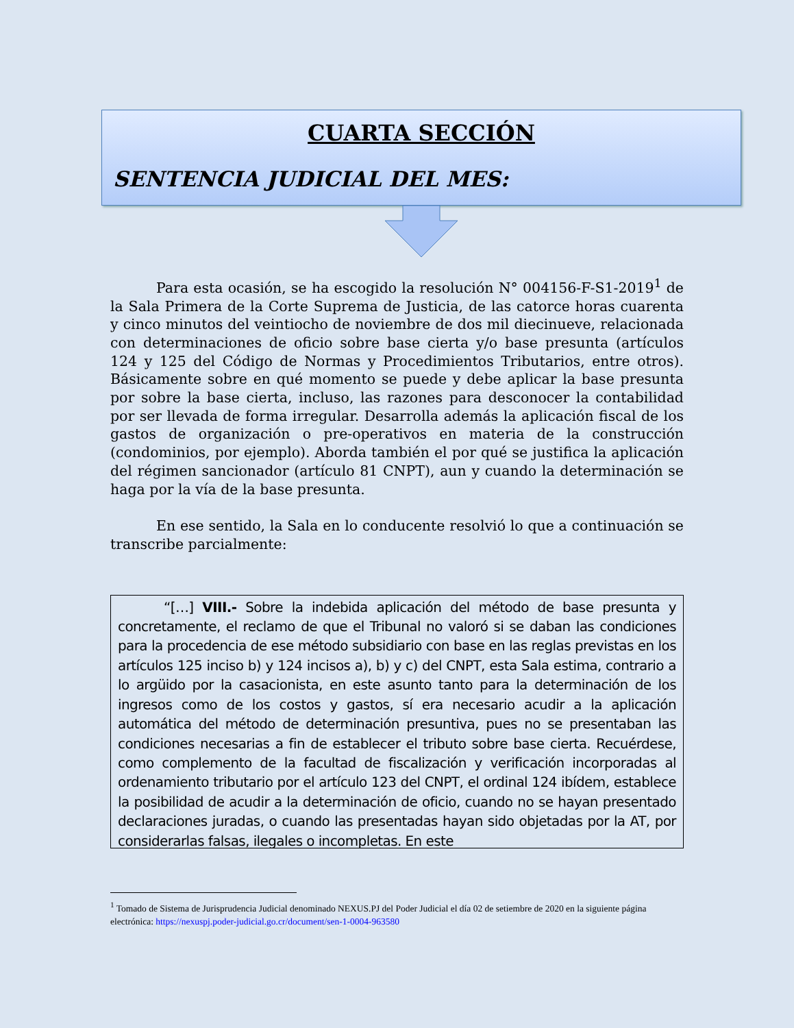CUARTA SECCIÓN
SENTENCIA JUDICIAL DEL MES:
Para esta ocasión, se ha escogido la resolución N° 004156-F-S1-2019<sup>1</sup> de la Sala Primera de la Corte Suprema de Justicia, de las catorce horas cuarenta y cinco minutos del veintiocho de noviembre de dos mil diecinueve, relacionada con determinaciones de oficio sobre base cierta y/o base presunta (artículos 124 y 125 del Código de Normas y Procedimientos Tributarios, entre otros). Básicamente sobre en qué momento se puede y debe aplicar la base presunta por sobre la base cierta, incluso, las razones para desconocer la contabilidad por ser llevada de forma irregular. Desarrolla además la aplicación fiscal de los gastos de organización o pre-operativos en materia de la construcción (condominios, por ejemplo). Aborda también el por qué se justifica la aplicación del régimen sancionador (artículo 81 CNPT), aun y cuando la determinación se haga por la vía de la base presunta.
En ese sentido, la Sala en lo conducente resolvió lo que a continuación se transcribe parcialmente:
“[…] VIII.- Sobre la indebida aplicación del método de base presunta y concretamente, el reclamo de que el Tribunal no valoró si se daban las condiciones para la procedencia de ese método subsidiario con base en las reglas previstas en los artículos 125 inciso b) y 124 incisos a), b) y c) del CNPT, esta Sala estima, contrario a lo argüido por la casacionista, en este asunto tanto para la determinación de los ingresos como de los costos y gastos, sí era necesario acudir a la aplicación automática del método de determinación presuntiva, pues no se presentaban las condiciones necesarias a fin de establecer el tributo sobre base cierta. Recuérdese, como complemento de la facultad de fiscalización y verificación incorporadas al ordenamiento tributario por el artículo 123 del CNPT, el ordinal 124 ibídem, establece la posibilidad de acudir a la determinación de oficio, cuando no se hayan presentado declaraciones juradas, o cuando las presentadas hayan sido objetadas por la AT, por considerarlas falsas, ilegales o incompletas. En este
<sup>1</sup> Tomado de Sistema de Jurisprudencia Judicial denominado NEXUS.PJ del Poder Judicial el día 02 de setiembre de 2020 en la siguiente página electrónica: https://nexuspj.poder-judicial.go.cr/document/sen-1-0004-963580